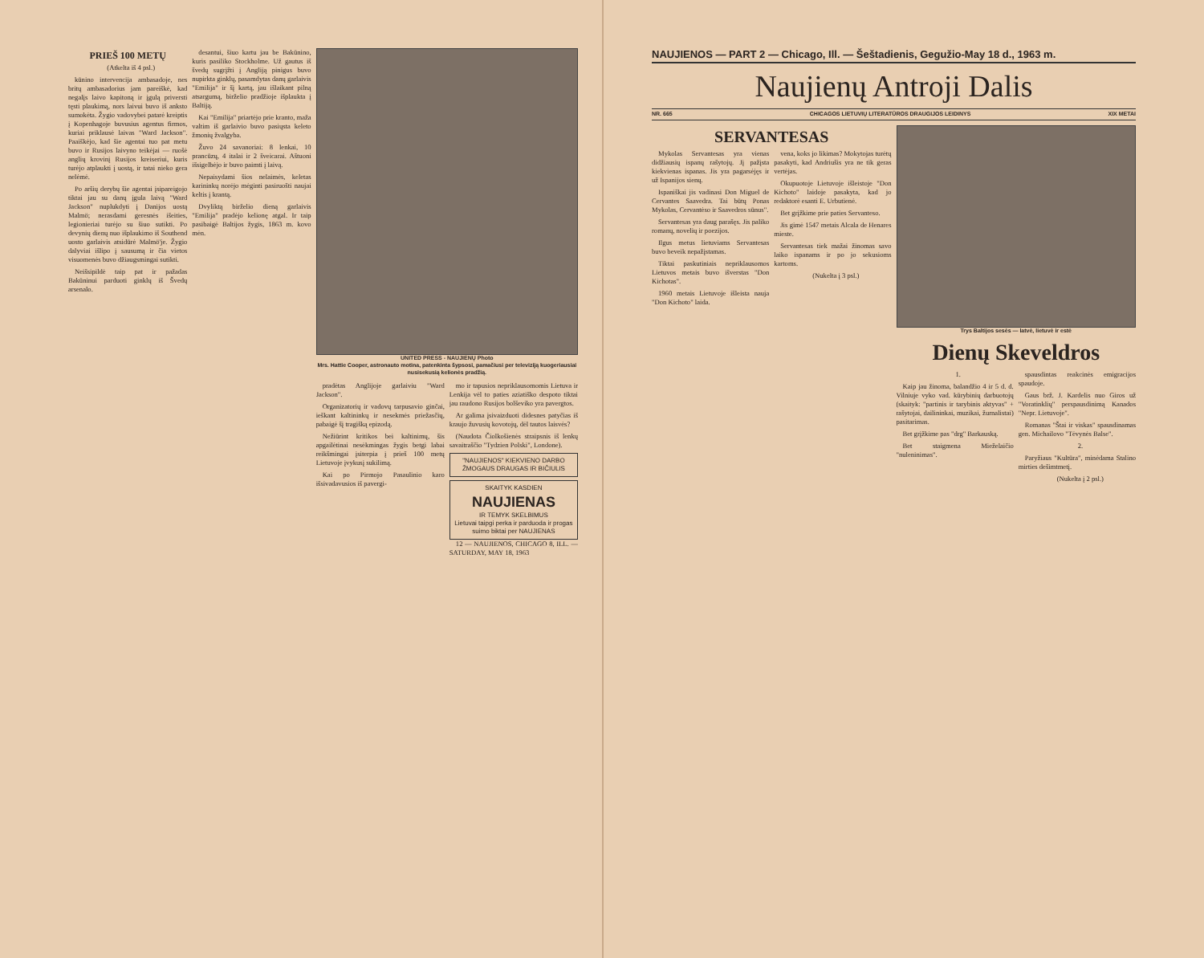PRIEŠ 100 METŲ
(Atkelta iš 4 psl.)
kūnino intervencija ambasadoje, nes britų ambasadorius jam pareiškė, kad negalįs laivo kapitoną ir įgulą priversti tęsti plaukimą, nors laivui buvo iš anksto sumokėta. Žygio vadovybei patarė kreiptis į Kopenhagoje buvusius agentus firmos, kuriai priklausė laivas "Ward Jackson". Paaiškėjo, kad šie agentai tuo pat metu buvo ir Rusijos laivyno teikėjai — ruošė anglių krovinį Rusijos kreiseriui, kuris turėjo atplaukti į uostą, ir tatai nieko gera nelėmė.
Po aršių derybų šie agentai įsipareigojo tiktai jau su danų įgula laivą "Ward Jackson" nuplukdyti į Danijos uostą Malmö; nerasdami geresnės išeities, legionieriai turėjo su šiuo sutikti. Po devynių dienų nuo išplaukimo iš Southend uosto garlaivis atsidūrė Malmö'je. Žygio dalyviai išlipo į sausumą ir čia vietos visuomenės buvo džiaugsmingai sutikti.
Neišsipildė taip pat ir pažadas Bakūninui parduoti ginklų iš Švedų arsenalo.
desantui, šiuo kartu jau be Bakūnino, kuris pasiliko Stockholme. Už gautus iš švedų sugrįžti į Angliją pinigus buvo nupirkta ginklų, pasamdytas danų garlaivis "Emilija" ir šį kartą, jau išlaikant pilną atsargumą, birželio pradžioje išplaukta į Baltiją.
Kai "Emilija" priartėjo prie kranto, maža valtim iš garlaivio buvo pasiųsta keleto žmonių žvalgyba.
Žuvo 24 savanoriai: 8 lenkai, 10 prancūzų, 4 italai ir 2 šveicarai. Aštuoni išsigelbėjo ir buvo paimti į laivą.
Nepaisydami šios nelaimės, keletas karininkų norėjo mėginti pasiruošti naujai keltis į krantą.
Dvyliktą birželio dieną garlaivis "Emilija" pradėjo kelionę atgal. Ir taip pasibaigė Baltijos žygis, 1863 m. kovo mėn.
UNITED PRESS - NAUJIENŲ Photo
Mrs. Hattie Cooper, astronauto motina, patenkinta šypsosi, pamačiusi per televiziją kuogeriausiai nusisekusią kelionės pradžią.
pradėtas Anglijoje garlaiviu "Ward Jackson".
Organizatorių ir vadovų tarpusavio ginčai, ieškant kaltininkų ir nesekmės priežasčių, pabaigė šį tragišką epizodą.
Nežiūrint kritikos bei kaltinimų, šis apgailėtinai nesėkmingas žygis betgi labai reikšmingai įsiterpia į prieš 100 metų Lietuvoje įvykusį sukilimą.
Kai po Pirmojo Pasaulinio karo išsivadavusios iš pavergi-
mo ir tapusios nepriklausomomis Lietuva ir Lenkija vėl to paties aziatiško despoto tiktai jau raudono Rusijos bolševiko yra pavergtos.
Ar galima įsivaizduoti didesnes patyčias iš kraujo žuvusių kovotojų, dėl tautos laisvės?
(Naudota Čiolkošienės straipsnis iš lenkų savaitraščio "Tydzien Polski", Londone).
"NAUJIENOS" KIEKVIENO DARBO ŽMOGAUS DRAUGAS IR BIČIULIS
SKAITYK KASDIEN
NAUJIENAS
IR TEMYK SKELBIMUS
Lietuvai taipgi perka ir parduoda ir progas suimo biktai per NAUJIENAS
12 — NAUJIENOS, CHICAGO 8, ILL. — SATURDAY, MAY 18, 1963
NAUJIENOS — PART 2 — Chicago, Ill. — Šeštadienis, Gegužio-May 18 d., 1963 m.
Naujienų Antroji Dalis
NR. 665 CHICAGOS LIETUVIŲ LITERATŪROS DRAUGIJOS LEIDINYS XIX METAI
SERVANTESAS
Mykolas Servantesas yra vienas didžiausių ispanų rašytojų. Jį pažįsta kiekvienas ispanas. Jis yra pagarsėjęs ir už Ispanijos sienų.
Ispaniškai jis vadinasi Don Miguel de Cervantes Saavedra. Tai būtų Ponas Mykolas, Cervantėso ir Saavedros sūnus".
Servantesas yra daug parašęs. Jis paliko romanų, novelių ir poezijos.
Ilgus metus lietuviams Servantesas buvo beveik nepažįstamas.
Tiktai paskutiniais nepriklausomos Lietuvos metais buvo išverstas "Don Kichotas".
1960 metais Lietuvoje išleista nauja "Don Kichoto" laida.
vena, koks jo likimas? Mokytojas turėtų pasakyti, kad Andriušis yra ne tik geras vertėjas.
Okupuotoje Lietuvoje išleistoje "Don Kichoto" laidoje pasakyta, kad jo redaktorė esanti E. Urbutienė.
Bet grįžkime prie paties Servanteso.
Jis gimė 1547 metais Alcala de Henares mieste.
Servantesas tiek mažai žinomas savo laiko ispanams ir po jo sekusioms kartoms.
(Nukelta į 3 psl.)
Trys Baltijos sesės — latvė, lietuvė ir estė
Dienų Skeveldros
1.
Kaip jau žinoma, balandžio 4 ir 5 d. d. Vilniuje vyko vad. kūrybinių darbuotojų (skaityk: "partinis ir tarybinis aktyvas" + rašytojai, dailininkai, muzikai, žurnalistai) pasitarimas.
Bet grįžkime pas "drg" Barkauską.
Bet staigmena Mieželaičio "nuleninimas".
spausdintas reakcinės emigracijos spaudoje.
Gaus brž. J. Kardelis nuo Giros už "Voratinklių" perspausdinimą Kanados "Nepr. Lietuvoje".
Romanas "Štai ir viskas" spausdinamas gen. Michailovo "Tėvynės Balse".
2.
Paryžiaus "Kultūra", minėdama Stalino mirties dešimtmetį.
(Nukelta į 2 psl.)